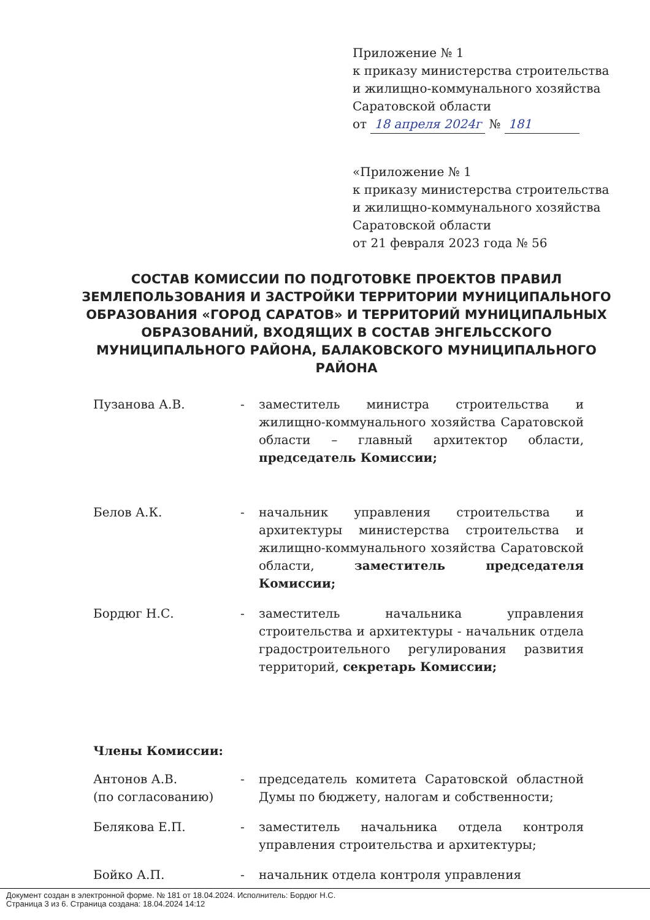Приложение № 1
к приказу министерства строительства
и жилищно-коммунального хозяйства
Саратовской области
от 18 апреля 2024г № 181
«Приложение № 1
к приказу министерства строительства
и жилищно-коммунального хозяйства
Саратовской области
от 21 февраля 2023 года № 56
СОСТАВ КОМИССИИ ПО ПОДГОТОВКЕ ПРОЕКТОВ ПРАВИЛ ЗЕМЛЕПОЛЬЗОВАНИЯ И ЗАСТРОЙКИ ТЕРРИТОРИИ МУНИЦИПАЛЬНОГО ОБРАЗОВАНИЯ «ГОРОД САРАТОВ» И ТЕРРИТОРИЙ МУНИЦИПАЛЬНЫХ ОБРАЗОВАНИЙ, ВХОДЯЩИХ В СОСТАВ ЭНГЕЛЬССКОГО МУНИЦИПАЛЬНОГО РАЙОНА, БАЛАКОВСКОГО МУНИЦИПАЛЬНОГО РАЙОНА
Пузанова А.В. - заместитель министра строительства и жилищно-коммунального хозяйства Саратовской области – главный архитектор области, председатель Комиссии;
Белов А.К. - начальник управления строительства и архитектуры министерства строительства и жилищно-коммунального хозяйства Саратовской области, заместитель председателя Комиссии;
Бордюг Н.С. - заместитель начальника управления строительства и архитектуры - начальник отдела градостроительного регулирования развития территорий, секретарь Комиссии;
Члены Комиссии:
Антонов А.В.
(по согласованию)
- председатель комитета Саратовской областной Думы по бюджету, налогам и собственности;
Белякова Е.П. - заместитель начальника отдела контроля управления строительства и архитектуры;
Бойко А.П. - начальник отдела контроля управления
Документ создан в электронной форме. № 181 от 18.04.2024. Исполнитель: Бордюг Н.С.
Страница 3 из 6. Страница создана: 18.04.2024 14:12